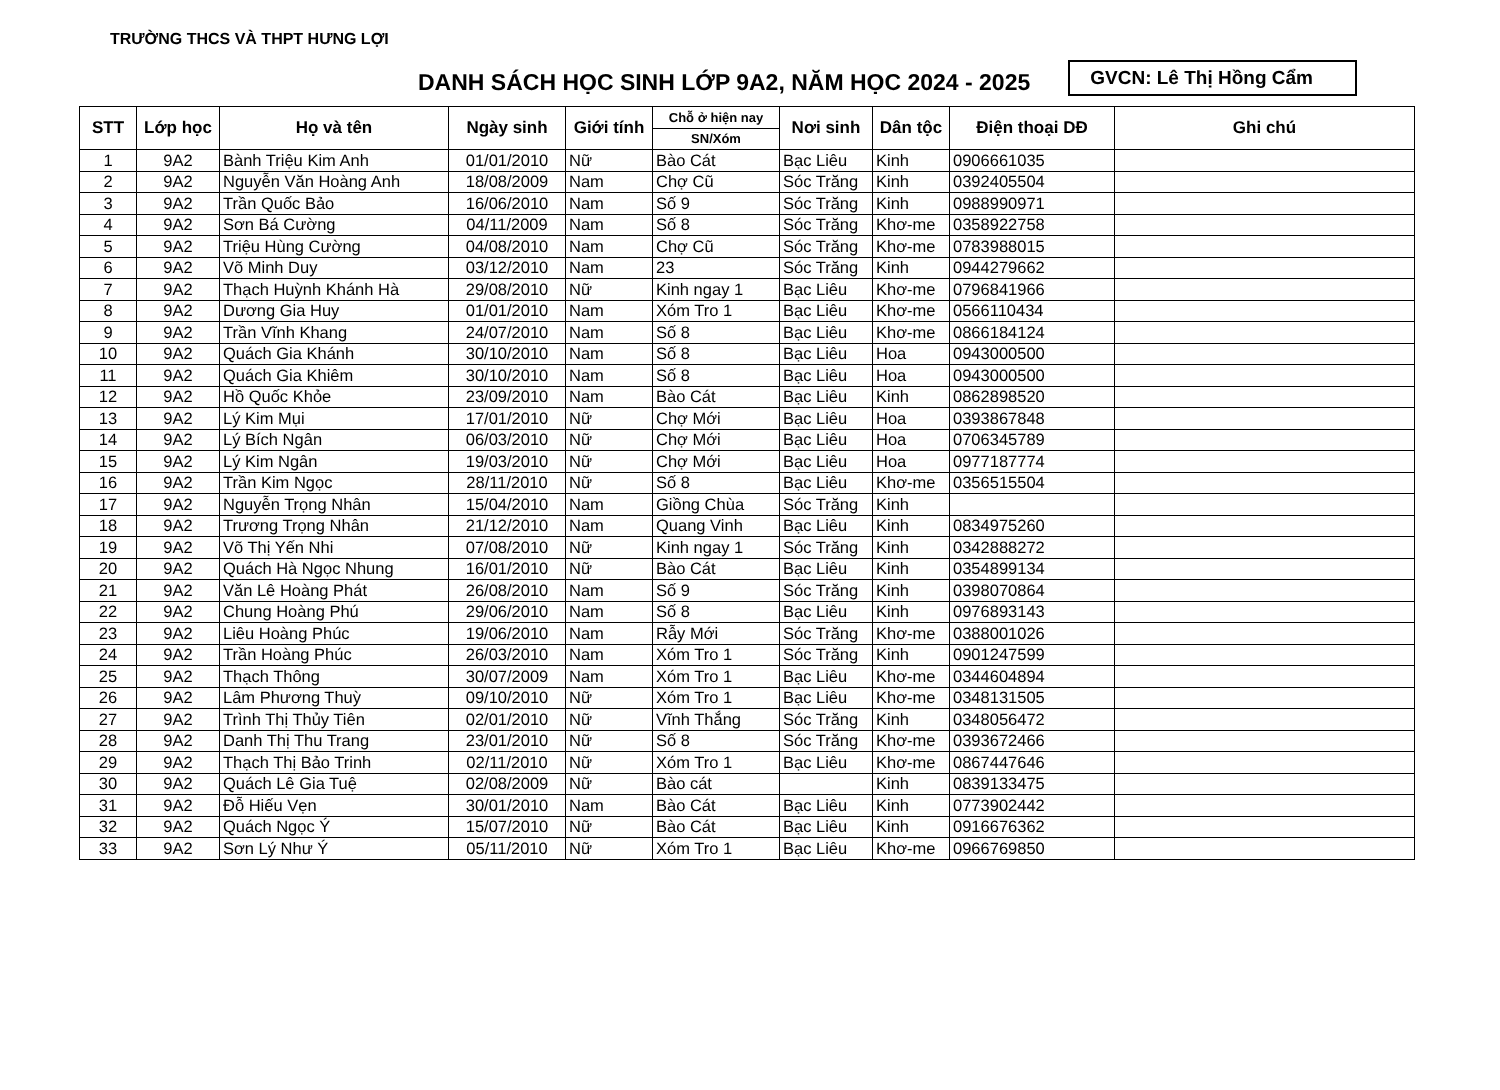TRƯỜNG THCS VÀ THPT HƯNG LỢI
DANH SÁCH HỌC SINH LỚP 9A2, NĂM HỌC 2024 - 2025
GVCN: Lê Thị Hồng Cẩm
| STT | Lớp học | Họ và tên | Ngày sinh | Giới tính | Chỗ ở hiện nay | Nơi sinh | Dân tộc | Điện thoại DĐ | Ghi chú |
| --- | --- | --- | --- | --- | --- | --- | --- | --- | --- |
| | | | | | SN/Xóm | | | | |
| 1 | 9A2 | Bành Triệu Kim Anh | 01/01/2010 | Nữ | Bào Cát | Bạc Liêu | Kinh | 0906661035 | |
| 2 | 9A2 | Nguyễn Văn Hoàng Anh | 18/08/2009 | Nam | Chợ Cũ | Sóc Trăng | Kinh | 0392405504 | |
| 3 | 9A2 | Trần Quốc Bảo | 16/06/2010 | Nam | Số 9 | Sóc Trăng | Kinh | 0988990971 | |
| 4 | 9A2 | Sơn Bá Cường | 04/11/2009 | Nam | Số 8 | Sóc Trăng | Khơ-me | 0358922758 | |
| 5 | 9A2 | Triệu Hùng Cường | 04/08/2010 | Nam | Chợ Cũ | Sóc Trăng | Khơ-me | 0783988015 | |
| 6 | 9A2 | Võ Minh Duy | 03/12/2010 | Nam | 23 | Sóc Trăng | Kinh | 0944279662 | |
| 7 | 9A2 | Thạch Huỳnh Khánh Hà | 29/08/2010 | Nữ | Kinh ngay 1 | Bạc Liêu | Khơ-me | 0796841966 | |
| 8 | 9A2 | Dương Gia Huy | 01/01/2010 | Nam | Xóm Tro 1 | Bạc Liêu | Khơ-me | 0566110434 | |
| 9 | 9A2 | Trần Vĩnh Khang | 24/07/2010 | Nam | Số 8 | Bạc Liêu | Khơ-me | 0866184124 | |
| 10 | 9A2 | Quách Gia Khánh | 30/10/2010 | Nam | Số 8 | Bạc Liêu | Hoa | 0943000500 | |
| 11 | 9A2 | Quách Gia Khiêm | 30/10/2010 | Nam | Số 8 | Bạc Liêu | Hoa | 0943000500 | |
| 12 | 9A2 | Hồ Quốc Khỏe | 23/09/2010 | Nam | Bào Cát | Bạc Liêu | Kinh | 0862898520 | |
| 13 | 9A2 | Lý Kim Mụi | 17/01/2010 | Nữ | Chợ Mới | Bạc Liêu | Hoa | 0393867848 | |
| 14 | 9A2 | Lý Bích Ngân | 06/03/2010 | Nữ | Chợ Mới | Bạc Liêu | Hoa | 0706345789 | |
| 15 | 9A2 | Lý Kim Ngân | 19/03/2010 | Nữ | Chợ Mới | Bạc Liêu | Hoa | 0977187774 | |
| 16 | 9A2 | Trần Kim Ngọc | 28/11/2010 | Nữ | Số 8 | Bạc Liêu | Khơ-me | 0356515504 | |
| 17 | 9A2 | Nguyễn Trọng Nhân | 15/04/2010 | Nam | Giồng Chùa | Sóc Trăng | Kinh | | |
| 18 | 9A2 | Trương Trọng Nhân | 21/12/2010 | Nam | Quang Vinh | Bạc Liêu | Kinh | 0834975260 | |
| 19 | 9A2 | Võ Thị Yến Nhi | 07/08/2010 | Nữ | Kinh ngay 1 | Sóc Trăng | Kinh | 0342888272 | |
| 20 | 9A2 | Quách Hà Ngọc Nhung | 16/01/2010 | Nữ | Bào Cát | Bạc Liêu | Kinh | 0354899134 | |
| 21 | 9A2 | Văn Lê Hoàng Phát | 26/08/2010 | Nam | Số 9 | Sóc Trăng | Kinh | 0398070864 | |
| 22 | 9A2 | Chung Hoàng Phú | 29/06/2010 | Nam | Số 8 | Bạc Liêu | Kinh | 0976893143 | |
| 23 | 9A2 | Liêu Hoàng Phúc | 19/06/2010 | Nam | Rẫy Mới | Sóc Trăng | Khơ-me | 0388001026 | |
| 24 | 9A2 | Trần Hoàng Phúc | 26/03/2010 | Nam | Xóm Tro 1 | Sóc Trăng | Kinh | 0901247599 | |
| 25 | 9A2 | Thạch Thông | 30/07/2009 | Nam | Xóm Tro 1 | Bạc Liêu | Khơ-me | 0344604894 | |
| 26 | 9A2 | Lâm Phương Thuỳ | 09/10/2010 | Nữ | Xóm Tro 1 | Bạc Liêu | Khơ-me | 0348131505 | |
| 27 | 9A2 | Trình Thị Thủy Tiên | 02/01/2010 | Nữ | Vĩnh Thắng | Sóc Trăng | Kinh | 0348056472 | |
| 28 | 9A2 | Danh Thị Thu Trang | 23/01/2010 | Nữ | Số 8 | Sóc Trăng | Khơ-me | 0393672466 | |
| 29 | 9A2 | Thạch Thị Bảo Trinh | 02/11/2010 | Nữ | Xóm Tro 1 | Bạc Liêu | Khơ-me | 0867447646 | |
| 30 | 9A2 | Quách Lê Gia Tuệ | 02/08/2009 | Nữ | Bào cát | | Kinh | 0839133475 | |
| 31 | 9A2 | Đỗ Hiếu Vẹn | 30/01/2010 | Nam | Bào Cát | Bạc Liêu | Kinh | 0773902442 | |
| 32 | 9A2 | Quách Ngọc Ý | 15/07/2010 | Nữ | Bào Cát | Bạc Liêu | Kinh | 0916676362 | |
| 33 | 9A2 | Sơn Lý Như Ý | 05/11/2010 | Nữ | Xóm Tro 1 | Bạc Liêu | Khơ-me | 0966769850 | |